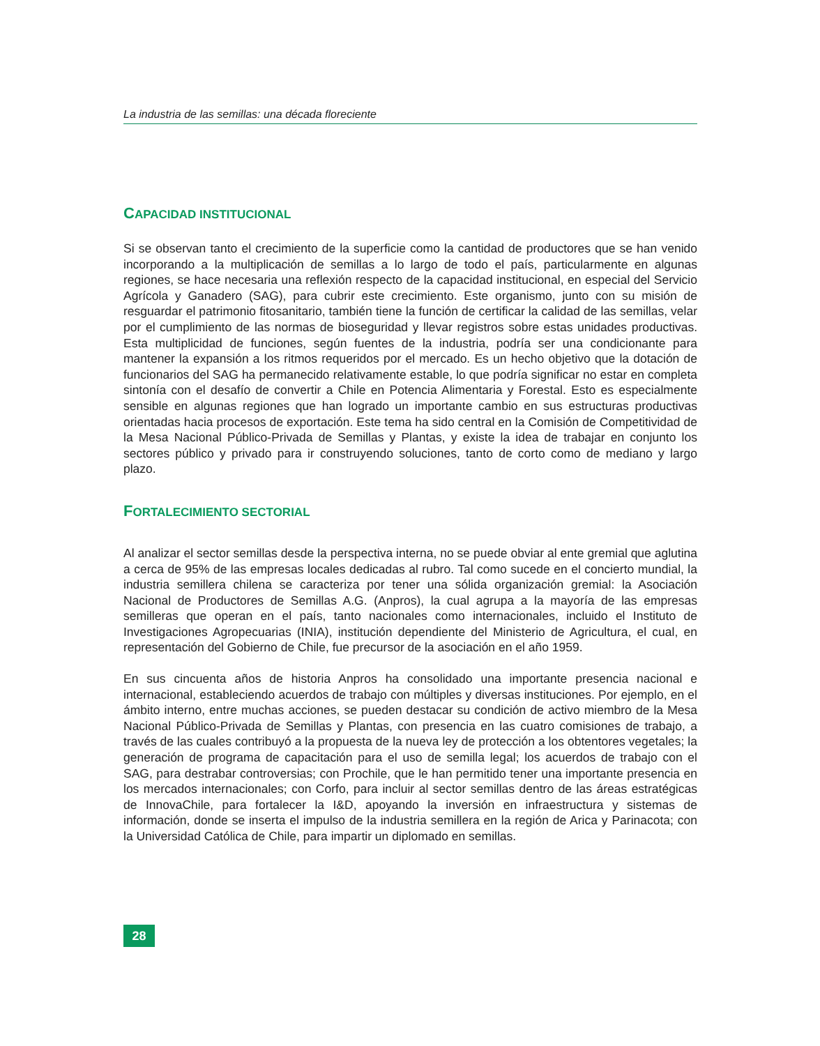La industria de las semillas: una década floreciente
CAPACIDAD INSTITUCIONAL
Si se observan tanto el crecimiento de la superficie como la cantidad de productores que se han venido incorporando a la multiplicación de semillas a lo largo de todo el país, particularmente en algunas regiones, se hace necesaria una reflexión respecto de la capacidad institucional, en especial del Servicio Agrícola y Ganadero (SAG), para cubrir este crecimiento. Este organismo, junto con su misión de resguardar el patrimonio fitosanitario, también tiene la función de certificar la calidad de las semillas, velar por el cumplimiento de las normas de bioseguridad y llevar registros sobre estas unidades productivas. Esta multiplicidad de funciones, según fuentes de la industria, podría ser una condicionante para mantener la expansión a los ritmos requeridos por el mercado. Es un hecho objetivo que la dotación de funcionarios del SAG ha permanecido relativamente estable, lo que podría significar no estar en completa sintonía con el desafío de convertir a Chile en Potencia Alimentaria y Forestal. Esto es especialmente sensible en algunas regiones que han logrado un importante cambio en sus estructuras productivas orientadas hacia procesos de exportación. Este tema ha sido central en la Comisión de Competitividad de la Mesa Nacional Público-Privada de Semillas y Plantas, y existe la idea de trabajar en conjunto los sectores público y privado para ir construyendo soluciones, tanto de corto como de mediano y largo plazo.
FORTALECIMIENTO SECTORIAL
Al analizar el sector semillas desde la perspectiva interna, no se puede obviar al ente gremial que aglutina a cerca de 95% de las empresas locales dedicadas al rubro. Tal como sucede en el concierto mundial, la industria semillera chilena se caracteriza por tener una sólida organización gremial: la Asociación Nacional de Productores de Semillas A.G. (Anpros), la cual agrupa a la mayoría de las empresas semilleras que operan en el país, tanto nacionales como internacionales, incluido el Instituto de Investigaciones Agropecuarias (INIA), institución dependiente del Ministerio de Agricultura, el cual, en representación del Gobierno de Chile, fue precursor de la asociación en el año 1959.
En sus cincuenta años de historia Anpros ha consolidado una importante presencia nacional e internacional, estableciendo acuerdos de trabajo con múltiples y diversas instituciones. Por ejemplo, en el ámbito interno, entre muchas acciones, se pueden destacar su condición de activo miembro de la Mesa Nacional Público-Privada de Semillas y Plantas, con presencia en las cuatro comisiones de trabajo, a través de las cuales contribuyó a la propuesta de la nueva ley de protección a los obtentores vegetales; la generación de programa de capacitación para el uso de semilla legal; los acuerdos de trabajo con el SAG, para destrabar controversias; con Prochile, que le han permitido tener una importante presencia en los mercados internacionales; con Corfo, para incluir al sector semillas dentro de las áreas estratégicas de InnovaChile, para fortalecer la I&D, apoyando la inversión en infraestructura y sistemas de información, donde se inserta el impulso de la industria semillera en la región de Arica y Parinacota; con la Universidad Católica de Chile, para impartir un diplomado en semillas.
28